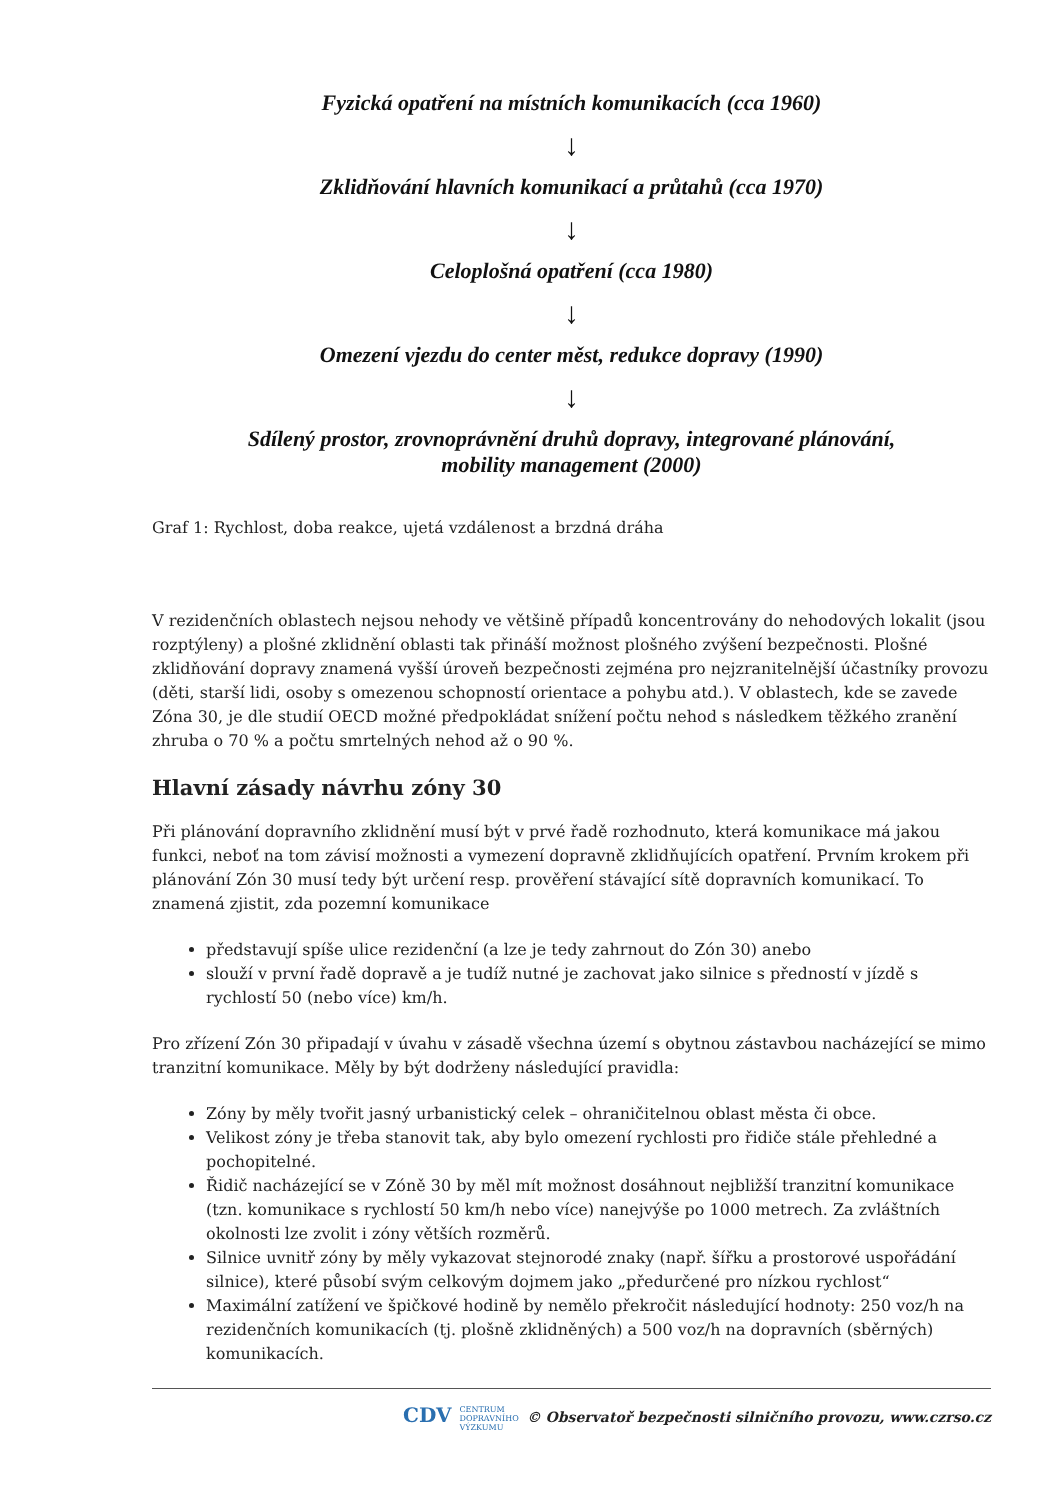Fyzická opatření na místních komunikacích (cca 1960)
↓
Zklidňování hlavních komunikací a průtahů (cca 1970)
↓
Celoplošná opatření (cca 1980)
↓
Omezení vjezdu do center měst, redukce dopravy (1990)
↓
Sdílený prostor, zrovnoprávnění druhů dopravy, integrované plánování,
mobility management (2000)
Graf 1: Rychlost, doba reakce, ujetá vzdálenost a brzdná dráha
V rezidenčních oblastech nejsou nehody ve většině případů koncentrovány do nehodových lokalit (jsou rozptýleny) a plošné zklidnění oblasti tak přináší možnost plošného zvýšení bezpečnosti. Plošné zklidňování dopravy znamená vyšší úroveň bezpečnosti zejména pro nejzranitelnější účastníky provozu (děti, starší lidi, osoby s omezenou schopností orientace a pohybu atd.). V oblastech, kde se zavede Zóna 30, je dle studií OECD možné předpokládat snížení počtu nehod s následkem těžkého zranění zhruba o 70 % a počtu smrtelných nehod až o 90 %.
Hlavní zásady návrhu zóny 30
Při plánování dopravního zklidnění musí být v prvé řadě rozhodnuto, která komunikace má jakou funkci, neboť na tom závisí možnosti a vymezení dopravně zklidňujících opatření. Prvním krokem při plánování Zón 30 musí tedy být určení resp. prověření stávající sítě dopravních komunikací. To znamená zjistit, zda pozemní komunikace
představují spíše ulice rezidenční (a lze je tedy zahrnout do Zón 30) anebo
slouží v první řadě dopravě a je tudíž nutné je zachovat jako silnice s předností v jízdě s rychlostí 50 (nebo více) km/h.
Pro zřízení Zón 30 připadají v úvahu v zásadě všechna území s obytnou zástavbou nacházející se mimo tranzitní komunikace. Měly by být dodrženy následující pravidla:
Zóny by měly tvořit jasný urbanistický celek – ohraničitelnou oblast města či obce.
Velikost zóny je třeba stanovit tak, aby bylo omezení rychlosti pro řidiče stále přehledné a pochopitelné.
Řidič nacházející se v Zóně 30 by měl mít možnost dosáhnout nejbližší tranzitní komunikace (tzn. komunikace s rychlostí 50 km/h nebo více) nanejvýše po 1000 metrech. Za zvláštních okolnosti lze zvolit i zóny větších rozměrů.
Silnice uvnitř zóny by měly vykazovat stejnorodé znaky (např. šířku a prostorové uspořádání silnice), které působí svým celkovým dojmem jako „předurčené pro nízkou rychlost“
Maximální zatížení ve špičkové hodině by nemělo překročit následující hodnoty: 250 voz/h na rezidenčních komunikacích (tj. plošně zklidněných) a 500 voz/h na dopravních (sběrných) komunikacích.
CDV CENTRUM
DOPRAVNÍHO
VÝZKUMU © Observatoř bezpečnosti silničního provozu, www.czrso.cz